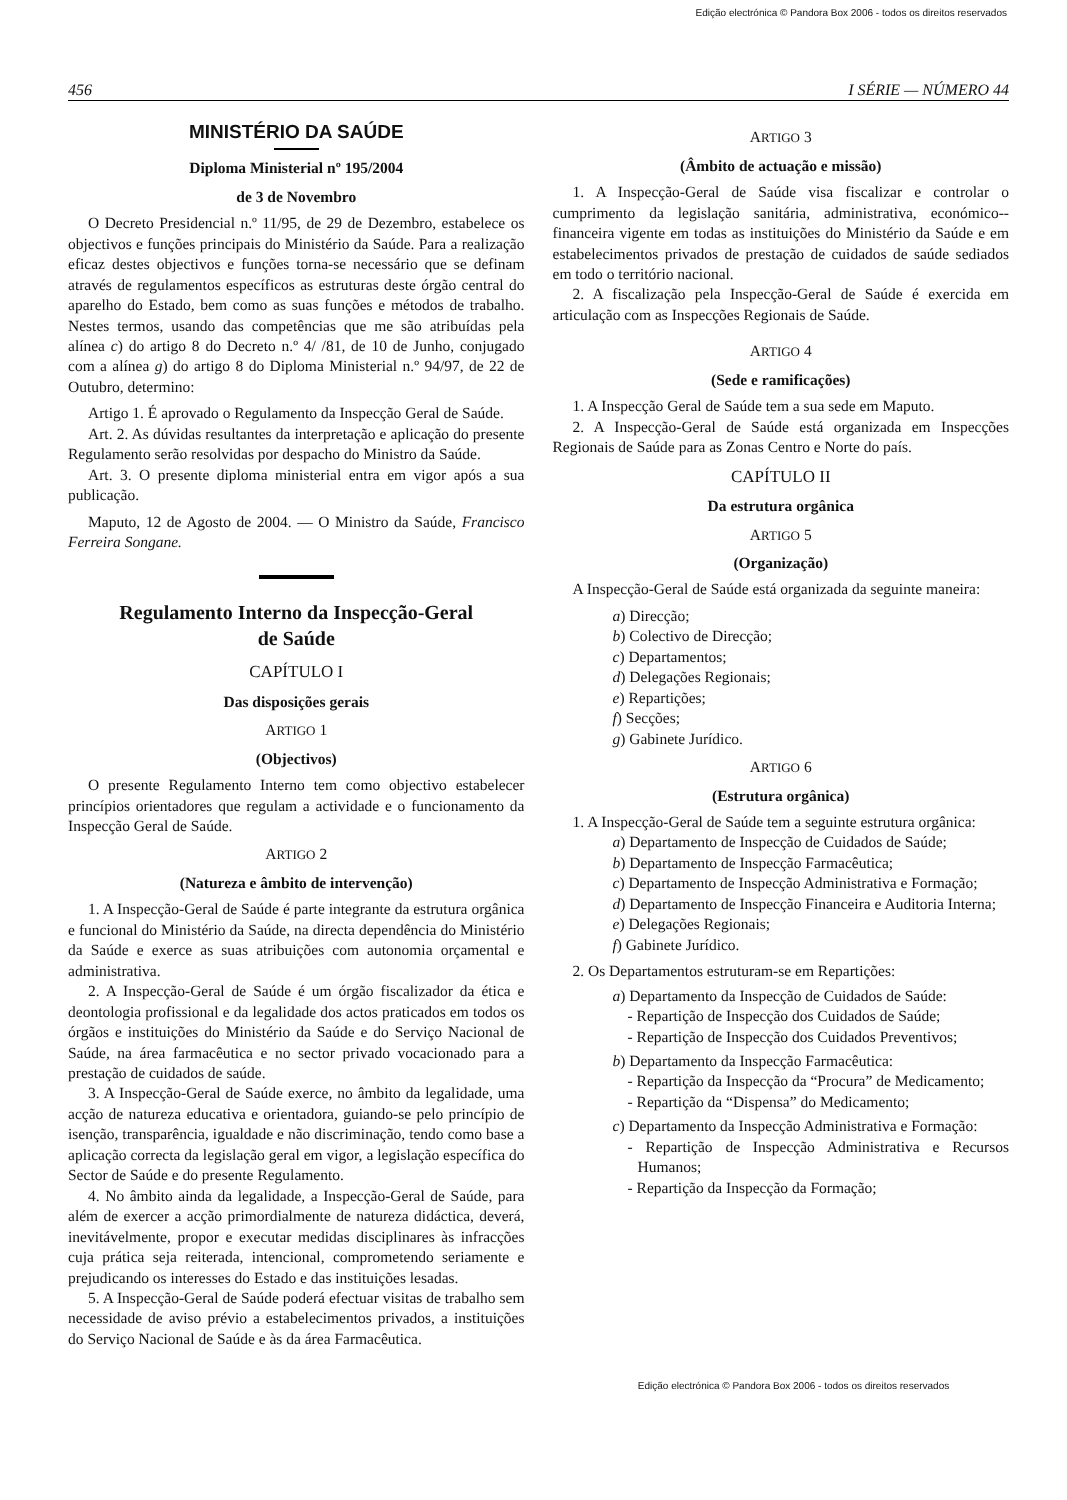Edição electrónica © Pandora Box 2006 - todos os direitos reservados
456 I SÉRIE — NÚMERO 44
MINISTÉRIO DA SAÚDE
Diploma Ministerial nº 195/2004
de 3 de Novembro
O Decreto Presidencial n.º 11/95, de 29 de Dezembro, estabelece os objectivos e funções principais do Ministério da Saúde. Para a realização eficaz destes objectivos e funções torna-se necessário que se definam através de regulamentos específicos as estruturas deste órgão central do aparelho do Estado, bem como as suas funções e métodos de trabalho. Nestes termos, usando das competências que me são atribuídas pela alínea c) do artigo 8 do Decreto n.º 4/ /81, de 10 de Junho, conjugado com a alínea g) do artigo 8 do Diploma Ministerial n.º 94/97, de 22 de Outubro, determino:
Artigo 1. É aprovado o Regulamento da Inspecção Geral de Saúde.
Art. 2. As dúvidas resultantes da interpretação e aplicação do presente Regulamento serão resolvidas por despacho do Ministro da Saúde.
Art. 3. O presente diploma ministerial entra em vigor após a sua publicação.
Maputo, 12 de Agosto de 2004. — O Ministro da Saúde, Francisco Ferreira Songane.
Regulamento Interno da Inspecção-Geral
de Saúde
CAPÍTULO I
Das disposições gerais
ARTIGO 1
(Objectivos)
O presente Regulamento Interno tem como objectivo estabelecer princípios orientadores que regulam a actividade e o funcionamento da Inspecção Geral de Saúde.
ARTIGO 2
(Natureza e âmbito de intervenção)
1. A Inspecção-Geral de Saúde é parte integrante da estrutura orgânica e funcional do Ministério da Saúde, na directa dependência do Ministério da Saúde e exerce as suas atribuições com autonomia orçamental e administrativa.
2. A Inspecção-Geral de Saúde é um órgão fiscalizador da ética e deontologia profissional e da legalidade dos actos praticados em todos os órgãos e instituições do Ministério da Saúde e do Serviço Nacional de Saúde, na área farmacêutica e no sector privado vocacionado para a prestação de cuidados de saúde.
3. A Inspecção-Geral de Saúde exerce, no âmbito da legalidade, uma acção de natureza educativa e orientadora, guiando-se pelo princípio de isenção, transparência, igualdade e não discriminação, tendo como base a aplicação correcta da legislação geral em vigor, a legislação específica do Sector de Saúde e do presente Regulamento.
4. No âmbito ainda da legalidade, a Inspecção-Geral de Saúde, para além de exercer a acção primordialmente de natureza didáctica, deverá, inevitávelmente, propor e executar medidas disciplinares às infracções cuja prática seja reiterada, intencional, comprometendo seriamente e prejudicando os interesses do Estado e das instituições lesadas.
5. A Inspecção-Geral de Saúde poderá efectuar visitas de trabalho sem necessidade de aviso prévio a estabelecimentos privados, a instituições do Serviço Nacional de Saúde e às da área Farmacêutica.
ARTIGO 3
(Âmbito de actuação e missão)
1. A Inspecção-Geral de Saúde visa fiscalizar e controlar o cumprimento da legislação sanitária, administrativa, económico--financeira vigente em todas as instituições do Ministério da Saúde e em estabelecimentos privados de prestação de cuidados de saúde sediados em todo o território nacional.
2. A fiscalização pela Inspecção-Geral de Saúde é exercida em articulação com as Inspecções Regionais de Saúde.
ARTIGO 4
(Sede e ramificações)
1. A Inspecção Geral de Saúde tem a sua sede em Maputo.
2. A Inspecção-Geral de Saúde está organizada em Inspecções Regionais de Saúde para as Zonas Centro e Norte do país.
CAPÍTULO II
Da estrutura orgânica
ARTIGO 5
(Organização)
A Inspecção-Geral de Saúde está organizada da seguinte maneira:
a) Direcção;
b) Colectivo de Direcção;
c) Departamentos;
d) Delegações Regionais;
e) Repartições;
f) Secções;
g) Gabinete Jurídico.
ARTIGO 6
(Estrutura orgânica)
1. A Inspecção-Geral de Saúde tem a seguinte estrutura orgânica:
a) Departamento de Inspecção de Cuidados de Saúde;
b) Departamento de Inspecção Farmacêutica;
c) Departamento de Inspecção Administrativa e Formação;
d) Departamento de Inspecção Financeira e Auditoria Interna;
e) Delegações Regionais;
f) Gabinete Jurídico.
2. Os Departamentos estruturam-se em Repartições:
a) Departamento da Inspecção de Cuidados de Saúde:
- Repartição de Inspecção dos Cuidados de Saúde;
- Repartição de Inspecção dos Cuidados Preventivos;
b) Departamento da Inspecção Farmacêutica:
- Repartição da Inspecção da “Procura” de Medicamento;
- Repartição da “Dispensa” do Medicamento;
c) Departamento da Inspecção Administrativa e Formação:
- Repartição de Inspecção Administrativa e Recursos Humanos;
- Repartição da Inspecção da Formação;
Edição electrónica © Pandora Box 2006 - todos os direitos reservados